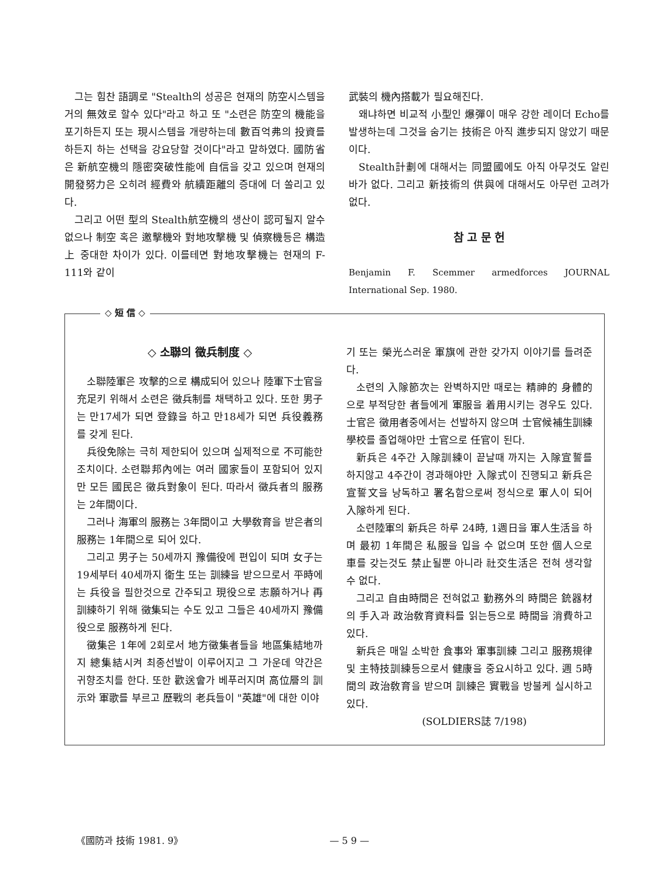그는 힘찬 語調로 "Stealth의 성공은 현재의 防空시스템을 거의 無效로 할수 있다"라고 하고 또 "소련은 防空의 機能을 포기하든지 또는 現시스템을 개량하는데 數百억弗의 投資를 하든지 하는 선택을 강요당할 것이다"라고 말하였다. 國防省은 新航空機의 隱密突破性能에 自信을 갖고 있으며 현재의 開發努力은 오히려 經費와 航續距離의 증대에 더 쏠리고 있다.
그리고 어떤 型의 Stealth航空機의 생산이 認可될지 알수 없으나 制空 혹은 邀擊機와 對地攻擊機 및 偵察機등은 構造上 중대한 차이가 있다. 이를테면 對地攻擊機는 현재의 F-111와 같이
武裝의 機內搭載가 필요해진다.
왜냐하면 비교적 小型인 爆彈이 매우 강한 레이더 Echo를 발생하는데 그것을 숨기는 技術은 아직 進步되지 않았기 때문이다.
Stealth計劃에 대해서는 同盟國에도 아직 아무것도 알린바가 없다. 그리고 新技術의 供與에 대해서도 아무런 고려가 없다.
참 고 문 헌
Benjamin F. Scemmer armedforces JOURNAL International Sep. 1980.
◇ 短 信 ◇
◇ 소聯의 徵兵制度 ◇
소聯陸軍은 攻擊的으로 構成되어 있으나 陸軍下士官을 充足키 위해서 소련은 徵兵制를 채택하고 있다. 또한 男子는 만17세가 되면 登錄을 하고 만18세가 되면 兵役義務를 갖게 된다.
兵役免除는 극히 제한되어 있으며 실제적으로 不可能한 조치이다. 소련聯邦內에는 여러 國家들이 포함되어 있지만 모든 國民은 徵兵對象이 된다. 따라서 徵兵者의 服務는 2年間이다.
그러나 海軍의 服務는 3年間이고 大學敎育을 받은者의 服務는 1年間으로 되어 있다.
그리고 男子는 50세까지 豫備役에 편입이 되며 女子는 19세부터 40세까지 衛生 또는 訓練을 받으므로서 平時에는 兵役을 필한것으로 간주되고 現役으로 志願하거나 再訓練하기 위해 徵集되는 수도 있고 그들은 40세까지 豫備役으로 服務하게 된다.
徵集은 1年에 2회로서 地方徵集者들을 地區集結地까지 總集結시켜 최종선발이 이루어지고 그 가운데 약간은 귀향조치를 한다. 또한 歡送會가 베푸러지며 高位層의 訓示와 軍歌를 부르고 歷戰의 老兵들이 "英雄"에 대한 이야
기 또는 榮光스러운 軍旗에 관한 갖가지 이야기를 들려준다.
소련의 入隊節次는 완벽하지만 때로는 精神的 身體的으로 부적당한 者들에게 軍服을 着用시키는 경우도 있다. 士官은 徵用者중에서는 선발하지 않으며 士官候補生訓練學校를 졸업해야만 士官으로 任官이 된다.
新兵은 4주간 入隊訓練이 끝날때 까지는 入隊宣誓를 하지않고 4주간이 경과해야만 入隊式이 진행되고 新兵은 宣誓文을 낭독하고 署名함으로써 정식으로 軍人이 되어 入隊하게 된다.
소련陸軍의 新兵은 하루 24時, 1週日을 軍人生活을 하며 最初 1年間은 私服을 입을 수 없으며 또한 個人으로 車를 갖는것도 禁止될뿐 아니라 社交生活은 전혀 생각할 수 없다.
그리고 自由時間은 전혀없고 勤務外의 時間은 銃器材의 手入과 政治敎育資料를 읽는등으로 時間을 消費하고 있다.
新兵은 매일 소박한 食事와 軍事訓練 그리고 服務規律 및 主特技訓練등으로서 健康을 중요시하고 있다. 週 5時間의 政治敎育을 받으며 訓練은 實戰을 방불케 실시하고 있다.
(SOLDIERS誌 7/198)
《國防과 技術 1981. 9》 — 5 9 —